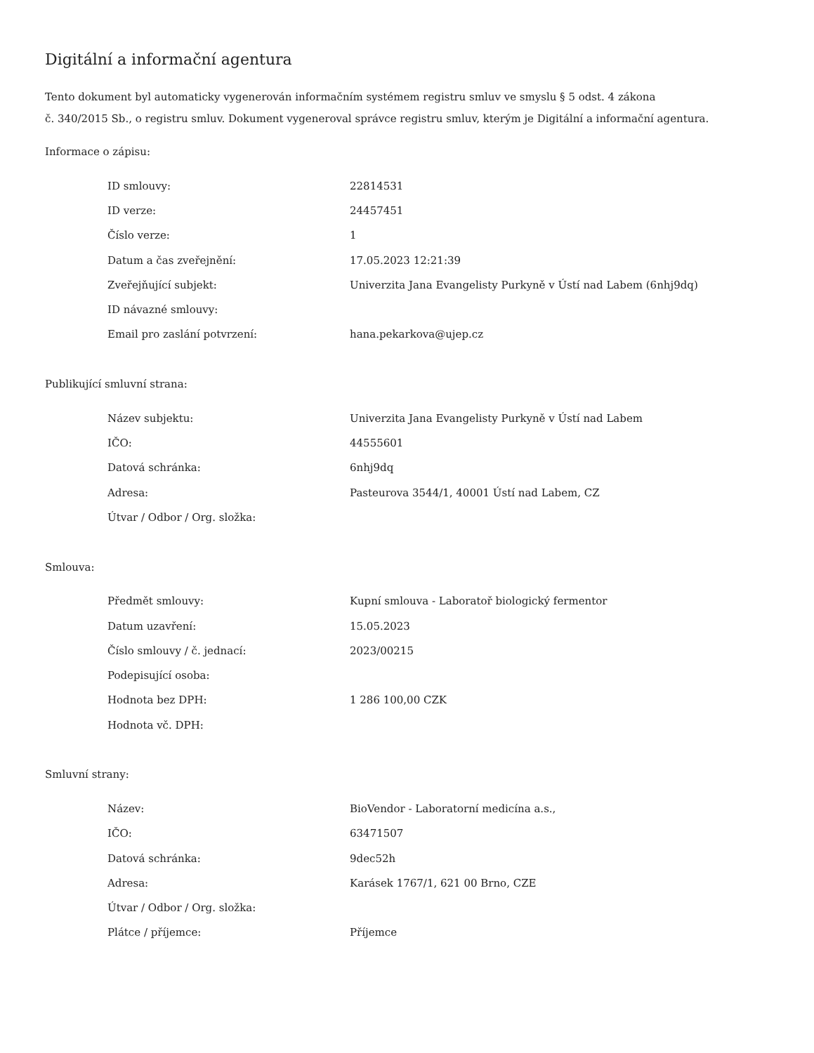Digitální a informační agentura
Tento dokument byl automaticky vygenerován informačním systémem registru smluv ve smyslu § 5 odst. 4 zákona
č. 340/2015 Sb., o registru smluv. Dokument vygeneroval správce registru smluv, kterým je Digitální a informační agentura.
Informace o zápisu:
| ID smlouvy: | 22814531 |
| ID verze: | 24457451 |
| Číslo verze: | 1 |
| Datum a čas zveřejnění: | 17.05.2023 12:21:39 |
| Zveřejňující subjekt: | Univerzita Jana Evangelisty Purkyně v Ústí nad Labem (6nhj9dq) |
| ID návazné smlouvy: | |
| Email pro zaslání potvrzení: | hana.pekarkova@ujep.cz |
Publikující smluvní strana:
| Název subjektu: | Univerzita Jana Evangelisty Purkyně v Ústí nad Labem |
| IČO: | 44555601 |
| Datová schránka: | 6nhj9dq |
| Adresa: | Pasteurova 3544/1, 40001 Ústí nad Labem, CZ |
| Útvar / Odbor / Org. složka: | |
Smlouva:
| Předmět smlouvy: | Kupní smlouva - Laboratoř biologický fermentor |
| Datum uzavření: | 15.05.2023 |
| Číslo smlouvy / č. jednací: | 2023/00215 |
| Podepisující osoba: | |
| Hodnota bez DPH: | 1 286 100,00 CZK |
| Hodnota vč. DPH: | |
Smluvní strany:
| Název: | BioVendor - Laboratorní medicína a.s., |
| IČO: | 63471507 |
| Datová schránka: | 9dec52h |
| Adresa: | Karásek 1767/1, 621 00 Brno, CZE |
| Útvar / Odbor / Org. složka: | |
| Plátce / příjemce: | Příjemce |